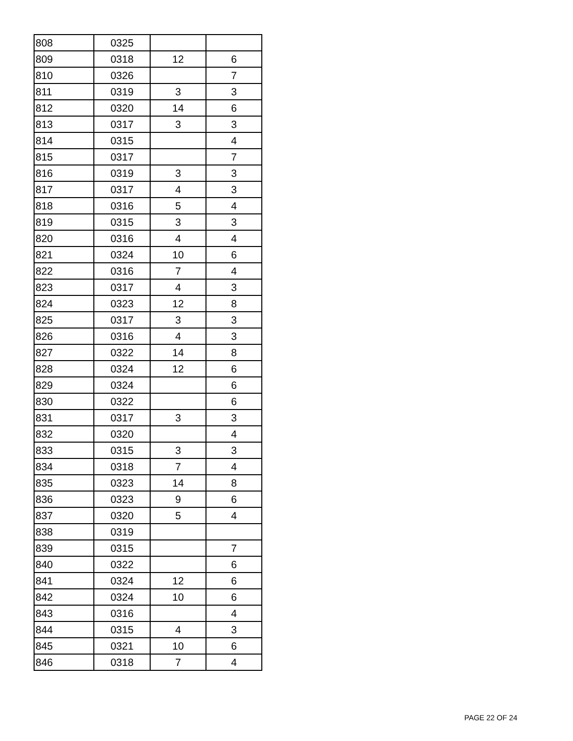| 808 | 0325 | | |
| 809 | 0318 | 12 | 6 |
| 810 | 0326 | | 7 |
| 811 | 0319 | 3 | 3 |
| 812 | 0320 | 14 | 6 |
| 813 | 0317 | 3 | 3 |
| 814 | 0315 | | 4 |
| 815 | 0317 | | 7 |
| 816 | 0319 | 3 | 3 |
| 817 | 0317 | 4 | 3 |
| 818 | 0316 | 5 | 4 |
| 819 | 0315 | 3 | 3 |
| 820 | 0316 | 4 | 4 |
| 821 | 0324 | 10 | 6 |
| 822 | 0316 | 7 | 4 |
| 823 | 0317 | 4 | 3 |
| 824 | 0323 | 12 | 8 |
| 825 | 0317 | 3 | 3 |
| 826 | 0316 | 4 | 3 |
| 827 | 0322 | 14 | 8 |
| 828 | 0324 | 12 | 6 |
| 829 | 0324 | | 6 |
| 830 | 0322 | | 6 |
| 831 | 0317 | 3 | 3 |
| 832 | 0320 | | 4 |
| 833 | 0315 | 3 | 3 |
| 834 | 0318 | 7 | 4 |
| 835 | 0323 | 14 | 8 |
| 836 | 0323 | 9 | 6 |
| 837 | 0320 | 5 | 4 |
| 838 | 0319 | | |
| 839 | 0315 | | 7 |
| 840 | 0322 | | 6 |
| 841 | 0324 | 12 | 6 |
| 842 | 0324 | 10 | 6 |
| 843 | 0316 | | 4 |
| 844 | 0315 | 4 | 3 |
| 845 | 0321 | 10 | 6 |
| 846 | 0318 | 7 | 4 |
PAGE 22 OF 24